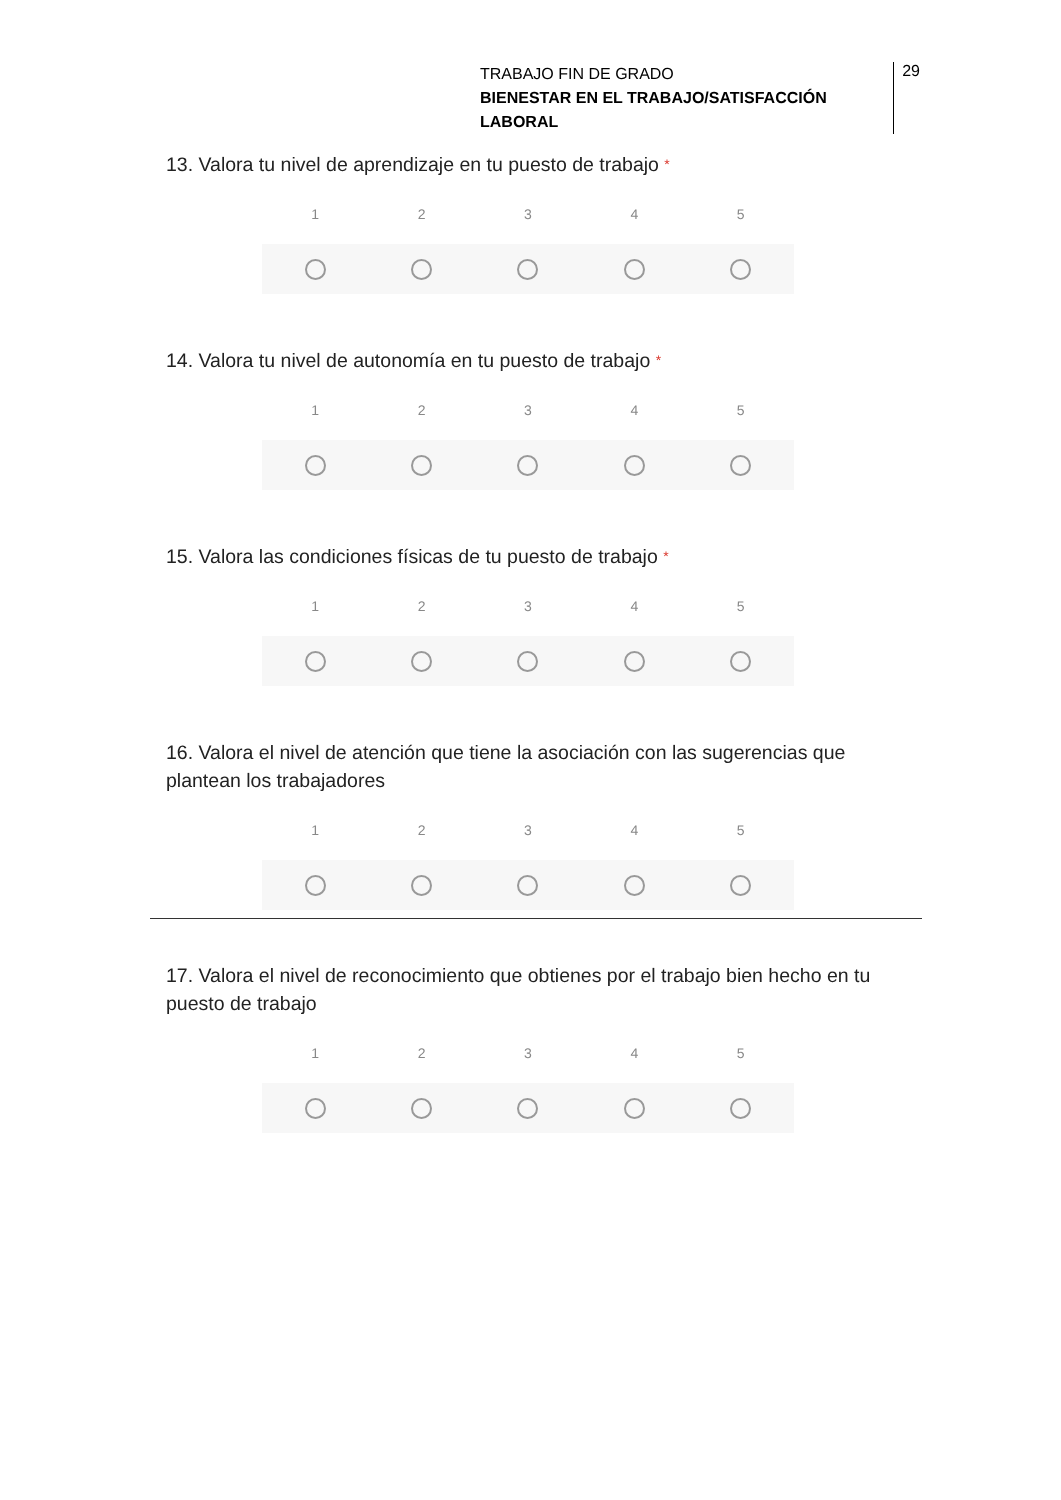TRABAJO FIN DE GRADO
BIENESTAR EN EL TRABAJO/SATISFACCIÓN LABORAL
29
13. Valora tu nivel de aprendizaje en tu puesto de trabajo *
1 2 3 4 5
14. Valora tu nivel de autonomía en tu puesto de trabajo *
1 2 3 4 5
15. Valora las condiciones físicas de tu puesto de trabajo *
1 2 3 4 5
16. Valora el nivel de atención que tiene la asociación con las sugerencias que plantean los trabajadores
1 2 3 4 5
17. Valora el nivel de reconocimiento que obtienes por el trabajo bien hecho en tu puesto de trabajo
1 2 3 4 5